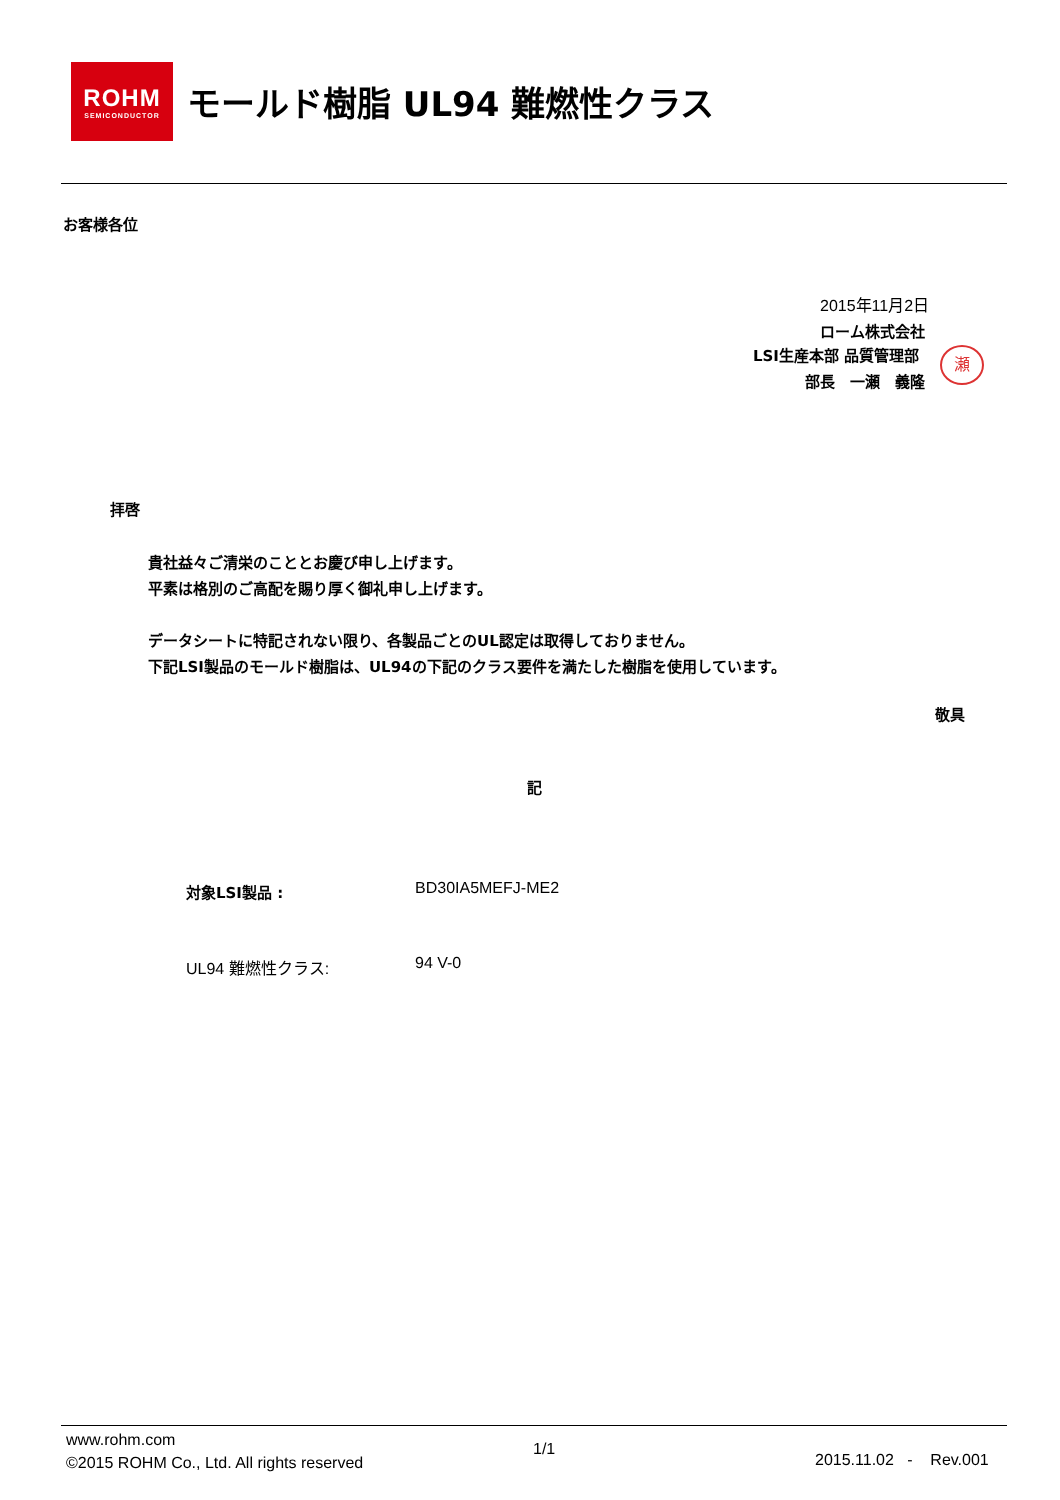ROHM
SEMICONDUCTOR
モールド樹脂 UL94 難燃性クラス
お客様各位
2015年11月2日
ローム株式会社
LSI生産本部 品質管理部
部長　一瀬　義隆
瀬
拝啓
貴社益々ご清栄のこととお慶び申し上げます。
平素は格別のご高配を賜り厚く御礼申し上げます。
データシートに特記されない限り、各製品ごとのUL認定は取得しておりません。
下記LSI製品のモールド樹脂は、UL94の下記のクラス要件を満たした樹脂を使用しています。
敬具
記
対象LSI製品 : BD30IA5MEFJ-ME2
UL94 難燃性クラス: 94 V-0
www.rohm.com
©2015 ROHM Co., Ltd. All rights reserved
1/1
2015.11.02 - Rev.001